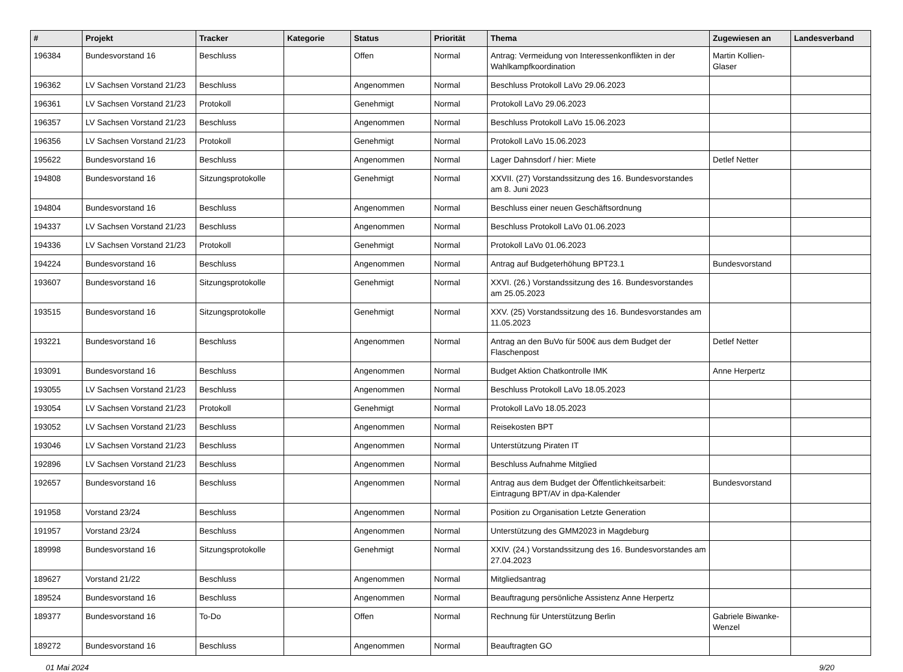| # | Projekt | Tracker | Kategorie | Status | Priorität | Thema | Zugewiesen an | Landesverband |
| --- | --- | --- | --- | --- | --- | --- | --- | --- |
| 196384 | Bundesvorstand 16 | Beschluss | | Offen | Normal | Antrag: Vermeidung von Interessenkonflikten in der Wahlkampfkoordination | Martin Kollien-Glaser | |
| 196362 | LV Sachsen Vorstand 21/23 | Beschluss | | Angenommen | Normal | Beschluss Protokoll LaVo 29.06.2023 | | |
| 196361 | LV Sachsen Vorstand 21/23 | Protokoll | | Genehmigt | Normal | Protokoll LaVo 29.06.2023 | | |
| 196357 | LV Sachsen Vorstand 21/23 | Beschluss | | Angenommen | Normal | Beschluss Protokoll LaVo 15.06.2023 | | |
| 196356 | LV Sachsen Vorstand 21/23 | Protokoll | | Genehmigt | Normal | Protokoll LaVo 15.06.2023 | | |
| 195622 | Bundesvorstand 16 | Beschluss | | Angenommen | Normal | Lager Dahnsdorf / hier: Miete | Detlef Netter | |
| 194808 | Bundesvorstand 16 | Sitzungsprotokolle | | Genehmigt | Normal | XXVII. (27) Vorstandssitzung des 16. Bundesvorstandes am 8. Juni 2023 | | |
| 194804 | Bundesvorstand 16 | Beschluss | | Angenommen | Normal | Beschluss einer neuen Geschäftsordnung | | |
| 194337 | LV Sachsen Vorstand 21/23 | Beschluss | | Angenommen | Normal | Beschluss Protokoll LaVo 01.06.2023 | | |
| 194336 | LV Sachsen Vorstand 21/23 | Protokoll | | Genehmigt | Normal | Protokoll LaVo 01.06.2023 | | |
| 194224 | Bundesvorstand 16 | Beschluss | | Angenommen | Normal | Antrag auf Budgeterhöhung BPT23.1 | Bundesvorstand | |
| 193607 | Bundesvorstand 16 | Sitzungsprotokolle | | Genehmigt | Normal | XXVI. (26.) Vorstandssitzung des 16. Bundesvorstandes am 25.05.2023 | | |
| 193515 | Bundesvorstand 16 | Sitzungsprotokolle | | Genehmigt | Normal | XXV. (25) Vorstandssitzung des 16. Bundesvorstandes am 11.05.2023 | | |
| 193221 | Bundesvorstand 16 | Beschluss | | Angenommen | Normal | Antrag an den BuVo für 500€ aus dem Budget der Flaschenpost | Detlef Netter | |
| 193091 | Bundesvorstand 16 | Beschluss | | Angenommen | Normal | Budget Aktion Chatkontrolle IMK | Anne Herpertz | |
| 193055 | LV Sachsen Vorstand 21/23 | Beschluss | | Angenommen | Normal | Beschluss Protokoll LaVo 18.05.2023 | | |
| 193054 | LV Sachsen Vorstand 21/23 | Protokoll | | Genehmigt | Normal | Protokoll LaVo 18.05.2023 | | |
| 193052 | LV Sachsen Vorstand 21/23 | Beschluss | | Angenommen | Normal | Reisekosten BPT | | |
| 193046 | LV Sachsen Vorstand 21/23 | Beschluss | | Angenommen | Normal | Unterstützung Piraten IT | | |
| 192896 | LV Sachsen Vorstand 21/23 | Beschluss | | Angenommen | Normal | Beschluss Aufnahme Mitglied | | |
| 192657 | Bundesvorstand 16 | Beschluss | | Angenommen | Normal | Antrag aus dem Budget der Öffentlichkeitsarbeit: Eintragung BPT/AV in dpa-Kalender | Bundesvorstand | |
| 191958 | Vorstand 23/24 | Beschluss | | Angenommen | Normal | Position zu Organisation Letzte Generation | | |
| 191957 | Vorstand 23/24 | Beschluss | | Angenommen | Normal | Unterstützung des GMM2023 in Magdeburg | | |
| 189998 | Bundesvorstand 16 | Sitzungsprotokolle | | Genehmigt | Normal | XXIV. (24.) Vorstandssitzung des 16. Bundesvorstandes am 27.04.2023 | | |
| 189627 | Vorstand 21/22 | Beschluss | | Angenommen | Normal | Mitgliedsantrag | | |
| 189524 | Bundesvorstand 16 | Beschluss | | Angenommen | Normal | Beauftragung persönliche Assistenz Anne Herpertz | | |
| 189377 | Bundesvorstand 16 | To-Do | | Offen | Normal | Rechnung für Unterstützung Berlin | Gabriele Biwanke-Wenzel | |
| 189272 | Bundesvorstand 16 | Beschluss | | Angenommen | Normal | Beauftragten GO | | |
01 Mai 2024 9/20